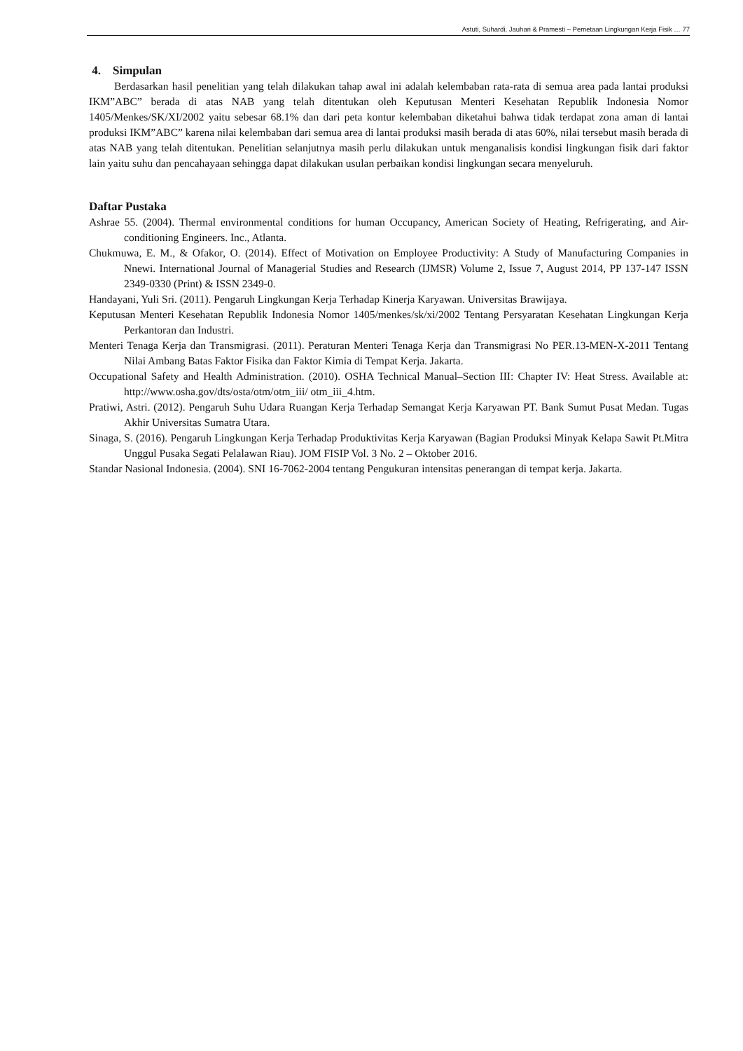Astuti, Suhardi, Jauhari & Pramesti – Pemetaan Lingkungan Kerja Fisik … 77
4. Simpulan
Berdasarkan hasil penelitian yang telah dilakukan tahap awal ini adalah kelembaban rata-rata di semua area pada lantai produksi IKM”ABC” berada di atas NAB yang telah ditentukan oleh Keputusan Menteri Kesehatan Republik Indonesia Nomor 1405/Menkes/SK/XI/2002 yaitu sebesar 68.1% dan dari peta kontur kelembaban diketahui bahwa tidak terdapat zona aman di lantai produksi IKM”ABC” karena nilai kelembaban dari semua area di lantai produksi masih berada di atas 60%, nilai tersebut masih berada di atas NAB yang telah ditentukan. Penelitian selanjutnya masih perlu dilakukan untuk menganalisis kondisi lingkungan fisik dari faktor lain yaitu suhu dan pencahayaan sehingga dapat dilakukan usulan perbaikan kondisi lingkungan secara menyeluruh.
Daftar Pustaka
Ashrae 55. (2004). Thermal environmental conditions for human Occupancy, American Society of Heating, Refrigerating, and Air-conditioning Engineers. Inc., Atlanta.
Chukmuwa, E. M., & Ofakor, O. (2014). Effect of Motivation on Employee Productivity: A Study of Manufacturing Companies in Nnewi. International Journal of Managerial Studies and Research (IJMSR) Volume 2, Issue 7, August 2014, PP 137-147 ISSN 2349-0330 (Print) & ISSN 2349-0.
Handayani, Yuli Sri. (2011). Pengaruh Lingkungan Kerja Terhadap Kinerja Karyawan. Universitas Brawijaya.
Keputusan Menteri Kesehatan Republik Indonesia Nomor 1405/menkes/sk/xi/2002 Tentang Persyaratan Kesehatan Lingkungan Kerja Perkantoran dan Industri.
Menteri Tenaga Kerja dan Transmigrasi. (2011). Peraturan Menteri Tenaga Kerja dan Transmigrasi No PER.13-MEN-X-2011 Tentang Nilai Ambang Batas Faktor Fisika dan Faktor Kimia di Tempat Kerja. Jakarta.
Occupational Safety and Health Administration. (2010). OSHA Technical Manual–Section III: Chapter IV: Heat Stress. Available at: http://www.osha.gov/dts/osta/otm/otm_iii/ otm_iii_4.htm.
Pratiwi, Astri. (2012). Pengaruh Suhu Udara Ruangan Kerja Terhadap Semangat Kerja Karyawan PT. Bank Sumut Pusat Medan. Tugas Akhir Universitas Sumatra Utara.
Sinaga, S. (2016). Pengaruh Lingkungan Kerja Terhadap Produktivitas Kerja Karyawan (Bagian Produksi Minyak Kelapa Sawit Pt.Mitra Unggul Pusaka Segati Pelalawan Riau). JOM FISIP Vol. 3 No. 2 – Oktober 2016.
Standar Nasional Indonesia. (2004). SNI 16-7062-2004 tentang Pengukuran intensitas penerangan di tempat kerja. Jakarta.